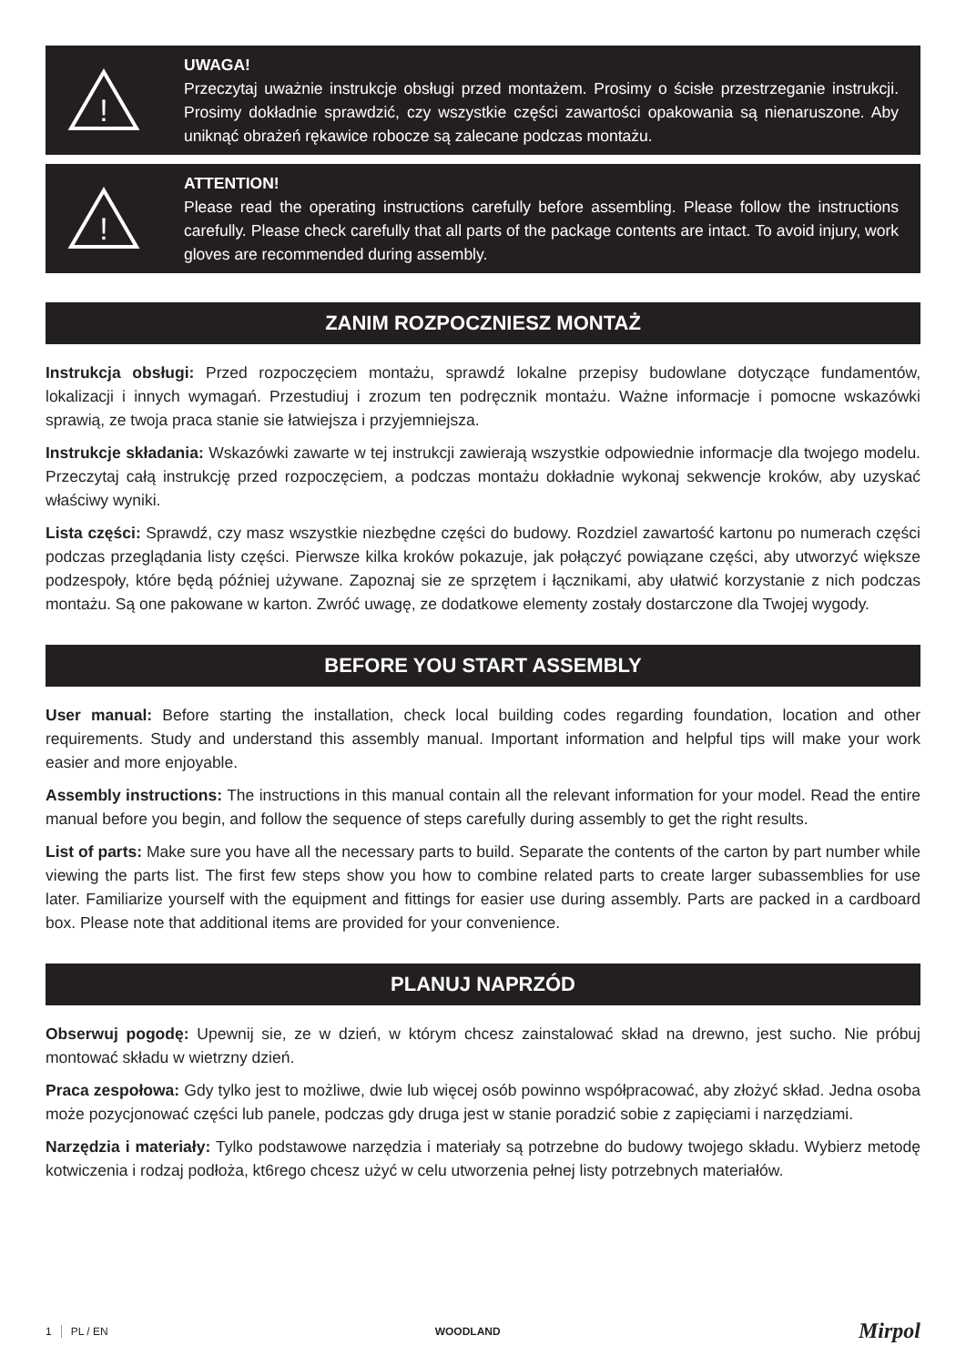!
UWAGA!
Przeczytaj uważnie instrukcje obsługi przed montażem. Prosimy o ścisłe przestrzeganie instrukcji. Prosimy dokładnie sprawdzić, czy wszystkie części zawartości opakowania są nienaruszone. Aby uniknąć obrażeń rękawice robocze są zalecane podczas montażu.
!
ATTENTION!
Please read the operating instructions carefully before assembling. Please follow the instructions carefully. Please check carefully that all parts of the package contents are intact. To avoid injury, work gloves are recommended during assembly.
ZANIM ROZPOCZNIESZ MONTAŻ
Instrukcja obsługi: Przed rozpoczęciem montażu, sprawdź lokalne przepisy budowlane dotyczące fundamentów, lokalizacji i innych wymagań. Przestudiuj i zrozum ten podręcznik montażu. Ważne informacje i pomocne wskazówki sprawią, ze twoja praca stanie sie łatwiejsza i przyjemniejsza.
Instrukcje składania: Wskazówki zawarte w tej instrukcji zawierają wszystkie odpowiednie informacje dla twojego modelu. Przeczytaj całą instrukcję przed rozpoczęciem, a podczas montażu dokładnie wykonaj sekwencje kroków, aby uzyskać właściwy wyniki.
Lista części: Sprawdź, czy masz wszystkie niezbędne części do budowy. Rozdziel zawartość kartonu po numerach części podczas przeglądania listy części. Pierwsze kilka kroków pokazuje, jak połączyć powiązane części, aby utworzyć większe podzespoły, które będą później używane. Zapoznaj sie ze sprzętem i łącznikami, aby ułatwić korzystanie z nich podczas montażu. Są one pakowane w karton. Zwróć uwagę, ze dodatkowe elementy zostały dostarczone dla Twojej wygody.
BEFORE YOU START ASSEMBLY
User manual: Before starting the installation, check local building codes regarding foundation, location and other requirements. Study and understand this assembly manual. Important information and helpful tips will make your work easier and more enjoyable.
Assembly instructions: The instructions in this manual contain all the relevant information for your model. Read the entire manual before you begin, and follow the sequence of steps carefully during assembly to get the right results.
List of parts: Make sure you have all the necessary parts to build. Separate the contents of the carton by part number while viewing the parts list. The first few steps show you how to combine related parts to create larger subassemblies for use later. Familiarize yourself with the equipment and fittings for easier use during assembly. Parts are packed in a cardboard box. Please note that additional items are provided for your convenience.
PLANUJ NAPRZÓD
Obserwuj pogodę: Upewnij sie, ze w dzień, w którym chcesz zainstalować skład na drewno, jest sucho. Nie próbuj montować składu w wietrzny dzień.
Praca zespołowa: Gdy tylko jest to możliwe, dwie lub więcej osób powinno współpracować, aby złożyć skład. Jedna osoba może pozycjonować części lub panele, podczas gdy druga jest w stanie poradzić sobie z zapięciami i narzędziami.
Narzędzia i materiały: Tylko podstawowe narzędzia i materiały są potrzebne do budowy twojego składu. Wybierz metodę kotwiczenia i rodzaj podłoża, kt6rego chcesz użyć w celu utworzenia pełnej listy potrzebnych materiałów.
1 PL / EN WOODLAND Mirpol